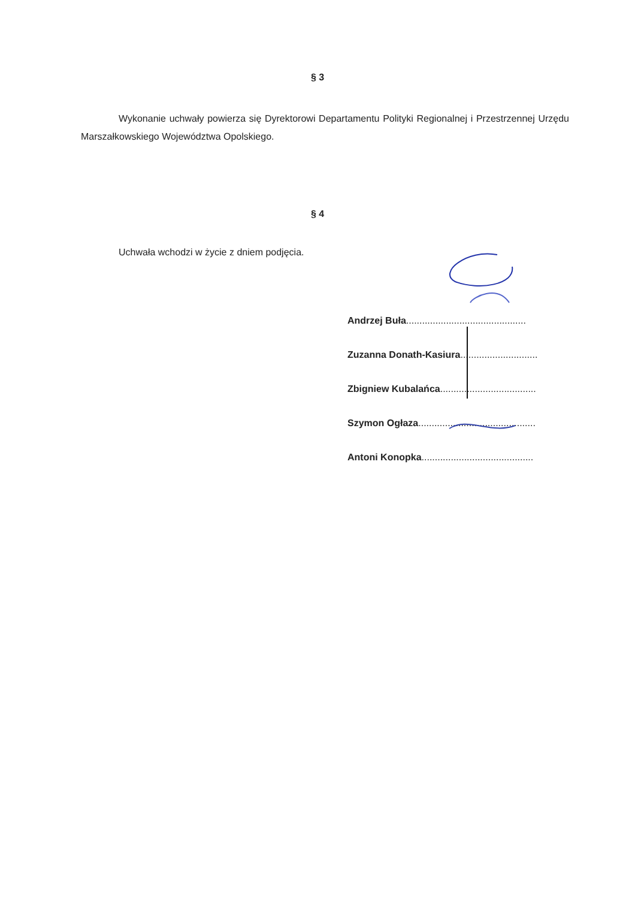§ 3
Wykonanie uchwały powierza się Dyrektorowi Departamentu Polityki Regionalnej i Przestrzennej Urzędu Marszałkowskiego Województwa Opolskiego.
§ 4
Uchwała wchodzi w życie z dniem podjęcia.
Andrzej Buła.............................................
Zuzanna Donath-Kasiura.............................
Zbigniew Kubalańca....................................
Szymon Ogłaza............................................
Antoni Konopka..........................................